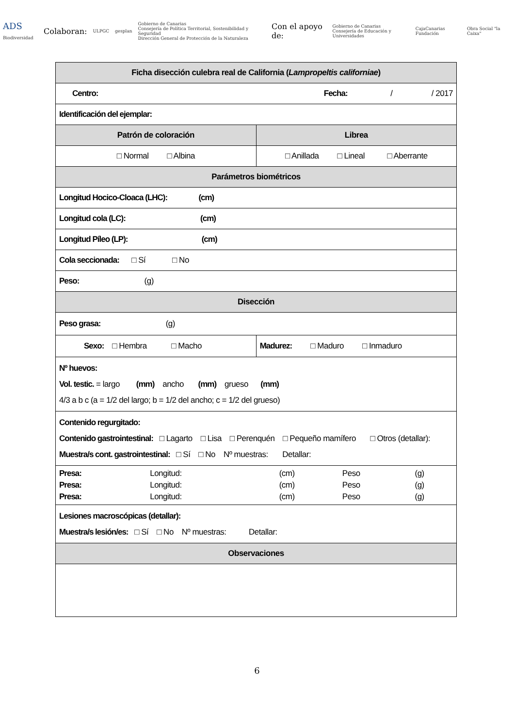ADS Biodiversidad
Colaboran: ULPGC gesplan Gobierno de Canarias
Consejería de Política Territorial, Sostenibilidad y Seguridad
Dirección General de Protección de la Naturaleza Con el apoyo de: Gobierno de Canarias
Consejería de Educación y Universidades CajaCanarias Fundación Obra Social "la Caixa"
| Ficha disección culebra real de California ( Lampropeltis californiae ) | |
| Centro: Fecha: / / 2017 | |
| Identificación del ejemplar: | |
| Patrón de coloración | Librea |
| □ Normal □ Albina | □ Anillada □ Lineal □ Aberrante |
| Parámetros biométricos | |
| Longitud Hocico-Cloaca (LHC): (cm) | |
| Longitud cola (LC): (cm) | |
| Longitud Píleo (LP): (cm) | |
| Cola seccionada: □ Sí □ No | |
| Peso: (g) | |
| Disección | |
| Peso grasa: (g) | |
| Sexo: □ Hembra □ Macho | Madurez: □ Maduro □ Inmaduro |
| Nº huevos: Vol. testic. = largo (mm) ancho (mm) grueso (mm) 4/3 a b c (a = 1/2 del largo; b = 1/2 del ancho; c = 1/2 del grueso) | |
| Contenido regurgitado: Contenido gastrointestinal: □ Lagarto □ Lisa □ Perenquén □ Pequeño mamífero □ Otros (detallar): Muestra/s cont. gastrointestinal: □ Sí □ No Nº muestras: Detallar: | |
| / Presa: / Longitud: / (cm) / Peso / (g) / / Presa: / Longitud: / (cm) / Peso / (g) / / Presa: / Longitud: / (cm) / Peso / (g) / | |
| Lesiones macroscópicas (detallar): Muestra/s lesión/es: □ Sí □ No Nº muestras: Detallar: | |
| Observaciones | |
6